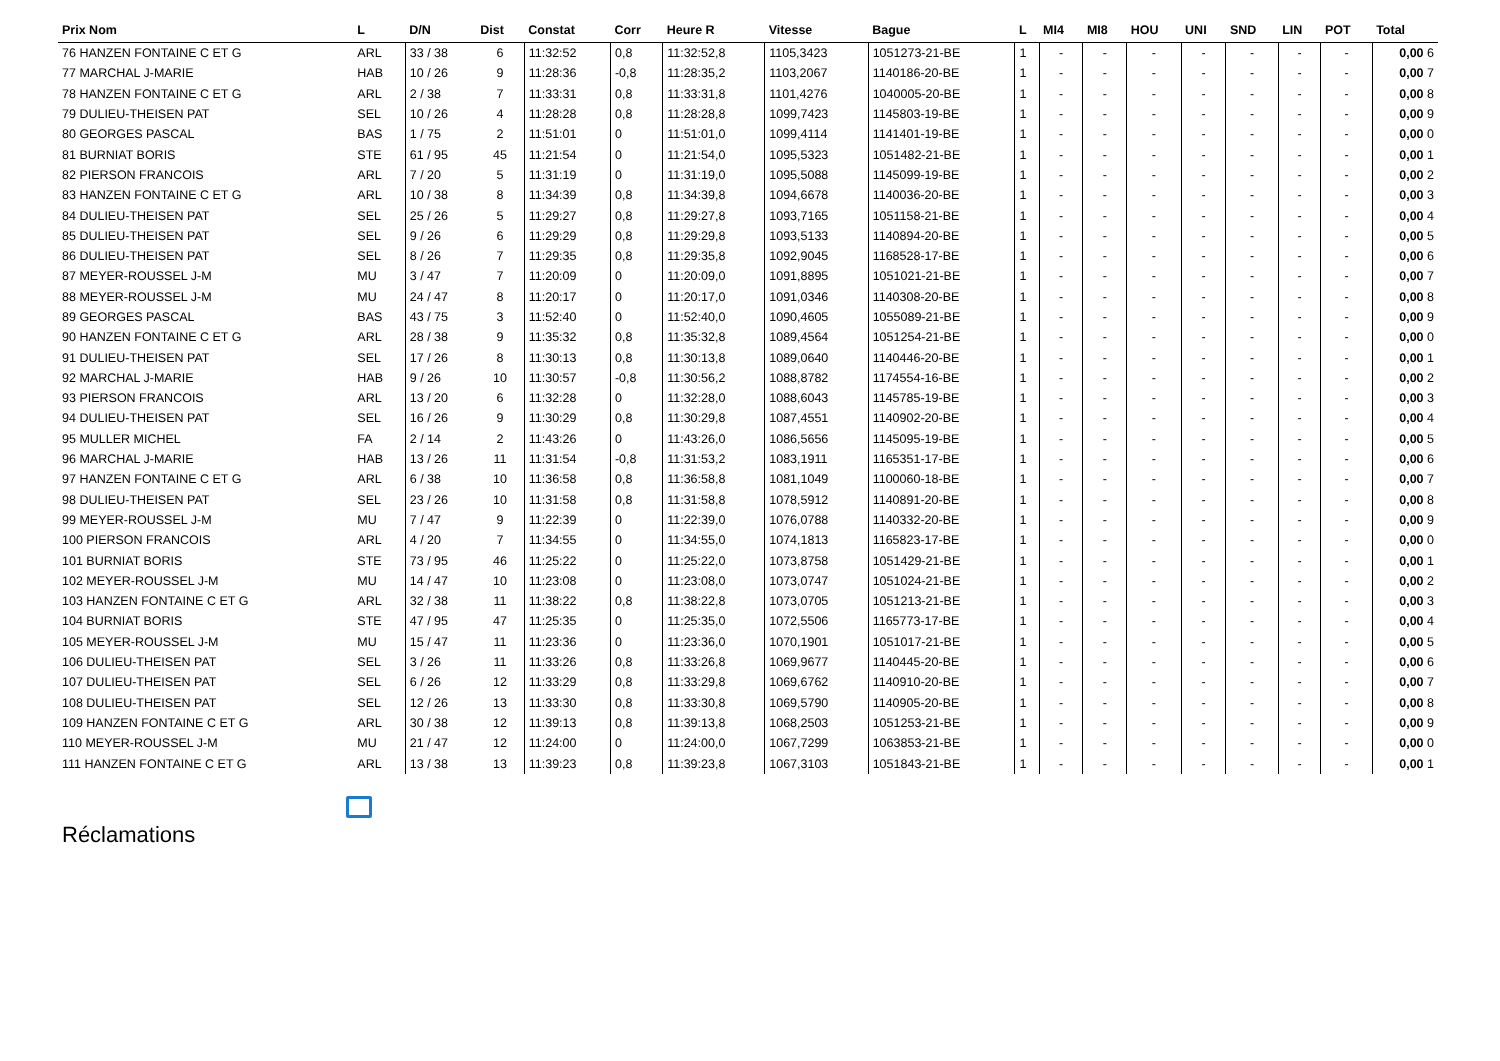| Prix Nom | L | D/N | Dist | Constat | Corr | Heure R | Vitesse | Bague | L | MI4 | MI8 | HOU | UNI | SND | LIN | POT | Total |
| --- | --- | --- | --- | --- | --- | --- | --- | --- | --- | --- | --- | --- | --- | --- | --- | --- | --- |
| 76 HANZEN FONTAINE C ET G | ARL | 33 / 38 | 6 | 11:32:52 | 0,8 | 11:32:52,8 | 1105,3423 | 1051273-21-BE | 1 | - | - | - | - | - | - | - | 0,00 6 |
| 77 MARCHAL J-MARIE | HAB | 10 / 26 | 9 | 11:28:36 | -0,8 | 11:28:35,2 | 1103,2067 | 1140186-20-BE | 1 | - | - | - | - | - | - | - | 0,00 7 |
| 78 HANZEN FONTAINE C ET G | ARL | 2 / 38 | 7 | 11:33:31 | 0,8 | 11:33:31,8 | 1101,4276 | 1040005-20-BE | 1 | - | - | - | - | - | - | - | 0,00 8 |
| 79 DULIEU-THEISEN PAT | SEL | 10 / 26 | 4 | 11:28:28 | 0,8 | 11:28:28,8 | 1099,7423 | 1145803-19-BE | 1 | - | - | - | - | - | - | - | 0,00 9 |
| 80 GEORGES PASCAL | BAS | 1 / 75 | 2 | 11:51:01 | 0 | 11:51:01,0 | 1099,4114 | 1141401-19-BE | 1 | - | - | - | - | - | - | - | 0,00 0 |
| 81 BURNIAT BORIS | STE | 61 / 95 | 45 | 11:21:54 | 0 | 11:21:54,0 | 1095,5323 | 1051482-21-BE | 1 | - | - | - | - | - | - | - | 0,00 1 |
| 82 PIERSON FRANCOIS | ARL | 7 / 20 | 5 | 11:31:19 | 0 | 11:31:19,0 | 1095,5088 | 1145099-19-BE | 1 | - | - | - | - | - | - | - | 0,00 2 |
| 83 HANZEN FONTAINE C ET G | ARL | 10 / 38 | 8 | 11:34:39 | 0,8 | 11:34:39,8 | 1094,6678 | 1140036-20-BE | 1 | - | - | - | - | - | - | - | 0,00 3 |
| 84 DULIEU-THEISEN PAT | SEL | 25 / 26 | 5 | 11:29:27 | 0,8 | 11:29:27,8 | 1093,7165 | 1051158-21-BE | 1 | - | - | - | - | - | - | - | 0,00 4 |
| 85 DULIEU-THEISEN PAT | SEL | 9 / 26 | 6 | 11:29:29 | 0,8 | 11:29:29,8 | 1093,5133 | 1140894-20-BE | 1 | - | - | - | - | - | - | - | 0,00 5 |
| 86 DULIEU-THEISEN PAT | SEL | 8 / 26 | 7 | 11:29:35 | 0,8 | 11:29:35,8 | 1092,9045 | 1168528-17-BE | 1 | - | - | - | - | - | - | - | 0,00 6 |
| 87 MEYER-ROUSSEL J-M | MU | 3 / 47 | 7 | 11:20:09 | 0 | 11:20:09,0 | 1091,8895 | 1051021-21-BE | 1 | - | - | - | - | - | - | - | 0,00 7 |
| 88 MEYER-ROUSSEL J-M | MU | 24 / 47 | 8 | 11:20:17 | 0 | 11:20:17,0 | 1091,0346 | 1140308-20-BE | 1 | - | - | - | - | - | - | - | 0,00 8 |
| 89 GEORGES PASCAL | BAS | 43 / 75 | 3 | 11:52:40 | 0 | 11:52:40,0 | 1090,4605 | 1055089-21-BE | 1 | - | - | - | - | - | - | - | 0,00 9 |
| 90 HANZEN FONTAINE C ET G | ARL | 28 / 38 | 9 | 11:35:32 | 0,8 | 11:35:32,8 | 1089,4564 | 1051254-21-BE | 1 | - | - | - | - | - | - | - | 0,00 0 |
| 91 DULIEU-THEISEN PAT | SEL | 17 / 26 | 8 | 11:30:13 | 0,8 | 11:30:13,8 | 1089,0640 | 1140446-20-BE | 1 | - | - | - | - | - | - | - | 0,00 1 |
| 92 MARCHAL J-MARIE | HAB | 9 / 26 | 10 | 11:30:57 | -0,8 | 11:30:56,2 | 1088,8782 | 1174554-16-BE | 1 | - | - | - | - | - | - | - | 0,00 2 |
| 93 PIERSON FRANCOIS | ARL | 13 / 20 | 6 | 11:32:28 | 0 | 11:32:28,0 | 1088,6043 | 1145785-19-BE | 1 | - | - | - | - | - | - | - | 0,00 3 |
| 94 DULIEU-THEISEN PAT | SEL | 16 / 26 | 9 | 11:30:29 | 0,8 | 11:30:29,8 | 1087,4551 | 1140902-20-BE | 1 | - | - | - | - | - | - | - | 0,00 4 |
| 95 MULLER MICHEL | FA | 2 / 14 | 2 | 11:43:26 | 0 | 11:43:26,0 | 1086,5656 | 1145095-19-BE | 1 | - | - | - | - | - | - | - | 0,00 5 |
| 96 MARCHAL J-MARIE | HAB | 13 / 26 | 11 | 11:31:54 | -0,8 | 11:31:53,2 | 1083,1911 | 1165351-17-BE | 1 | - | - | - | - | - | - | - | 0,00 6 |
| 97 HANZEN FONTAINE C ET G | ARL | 6 / 38 | 10 | 11:36:58 | 0,8 | 11:36:58,8 | 1081,1049 | 1100060-18-BE | 1 | - | - | - | - | - | - | - | 0,00 7 |
| 98 DULIEU-THEISEN PAT | SEL | 23 / 26 | 10 | 11:31:58 | 0,8 | 11:31:58,8 | 1078,5912 | 1140891-20-BE | 1 | - | - | - | - | - | - | - | 0,00 8 |
| 99 MEYER-ROUSSEL J-M | MU | 7 / 47 | 9 | 11:22:39 | 0 | 11:22:39,0 | 1076,0788 | 1140332-20-BE | 1 | - | - | - | - | - | - | - | 0,00 9 |
| 100 PIERSON FRANCOIS | ARL | 4 / 20 | 7 | 11:34:55 | 0 | 11:34:55,0 | 1074,1813 | 1165823-17-BE | 1 | - | - | - | - | - | - | - | 0,00 0 |
| 101 BURNIAT BORIS | STE | 73 / 95 | 46 | 11:25:22 | 0 | 11:25:22,0 | 1073,8758 | 1051429-21-BE | 1 | - | - | - | - | - | - | - | 0,00 1 |
| 102 MEYER-ROUSSEL J-M | MU | 14 / 47 | 10 | 11:23:08 | 0 | 11:23:08,0 | 1073,0747 | 1051024-21-BE | 1 | - | - | - | - | - | - | - | 0,00 2 |
| 103 HANZEN FONTAINE C ET G | ARL | 32 / 38 | 11 | 11:38:22 | 0,8 | 11:38:22,8 | 1073,0705 | 1051213-21-BE | 1 | - | - | - | - | - | - | - | 0,00 3 |
| 104 BURNIAT BORIS | STE | 47 / 95 | 47 | 11:25:35 | 0 | 11:25:35,0 | 1072,5506 | 1165773-17-BE | 1 | - | - | - | - | - | - | - | 0,00 4 |
| 105 MEYER-ROUSSEL J-M | MU | 15 / 47 | 11 | 11:23:36 | 0 | 11:23:36,0 | 1070,1901 | 1051017-21-BE | 1 | - | - | - | - | - | - | - | 0,00 5 |
| 106 DULIEU-THEISEN PAT | SEL | 3 / 26 | 11 | 11:33:26 | 0,8 | 11:33:26,8 | 1069,9677 | 1140445-20-BE | 1 | - | - | - | - | - | - | - | 0,00 6 |
| 107 DULIEU-THEISEN PAT | SEL | 6 / 26 | 12 | 11:33:29 | 0,8 | 11:33:29,8 | 1069,6762 | 1140910-20-BE | 1 | - | - | - | - | - | - | - | 0,00 7 |
| 108 DULIEU-THEISEN PAT | SEL | 12 / 26 | 13 | 11:33:30 | 0,8 | 11:33:30,8 | 1069,5790 | 1140905-20-BE | 1 | - | - | - | - | - | - | - | 0,00 8 |
| 109 HANZEN FONTAINE C ET G | ARL | 30 / 38 | 12 | 11:39:13 | 0,8 | 11:39:13,8 | 1068,2503 | 1051253-21-BE | 1 | - | - | - | - | - | - | - | 0,00 9 |
| 110 MEYER-ROUSSEL J-M | MU | 21 / 47 | 12 | 11:24:00 | 0 | 11:24:00,0 | 1067,7299 | 1063853-21-BE | 1 | - | - | - | - | - | - | - | 0,00 0 |
| 111 HANZEN FONTAINE C ET G | ARL | 13 / 38 | 13 | 11:39:23 | 0,8 | 11:39:23,8 | 1067,3103 | 1051843-21-BE | 1 | - | - | - | - | - | - | - | 0,00 1 |
Réclamations